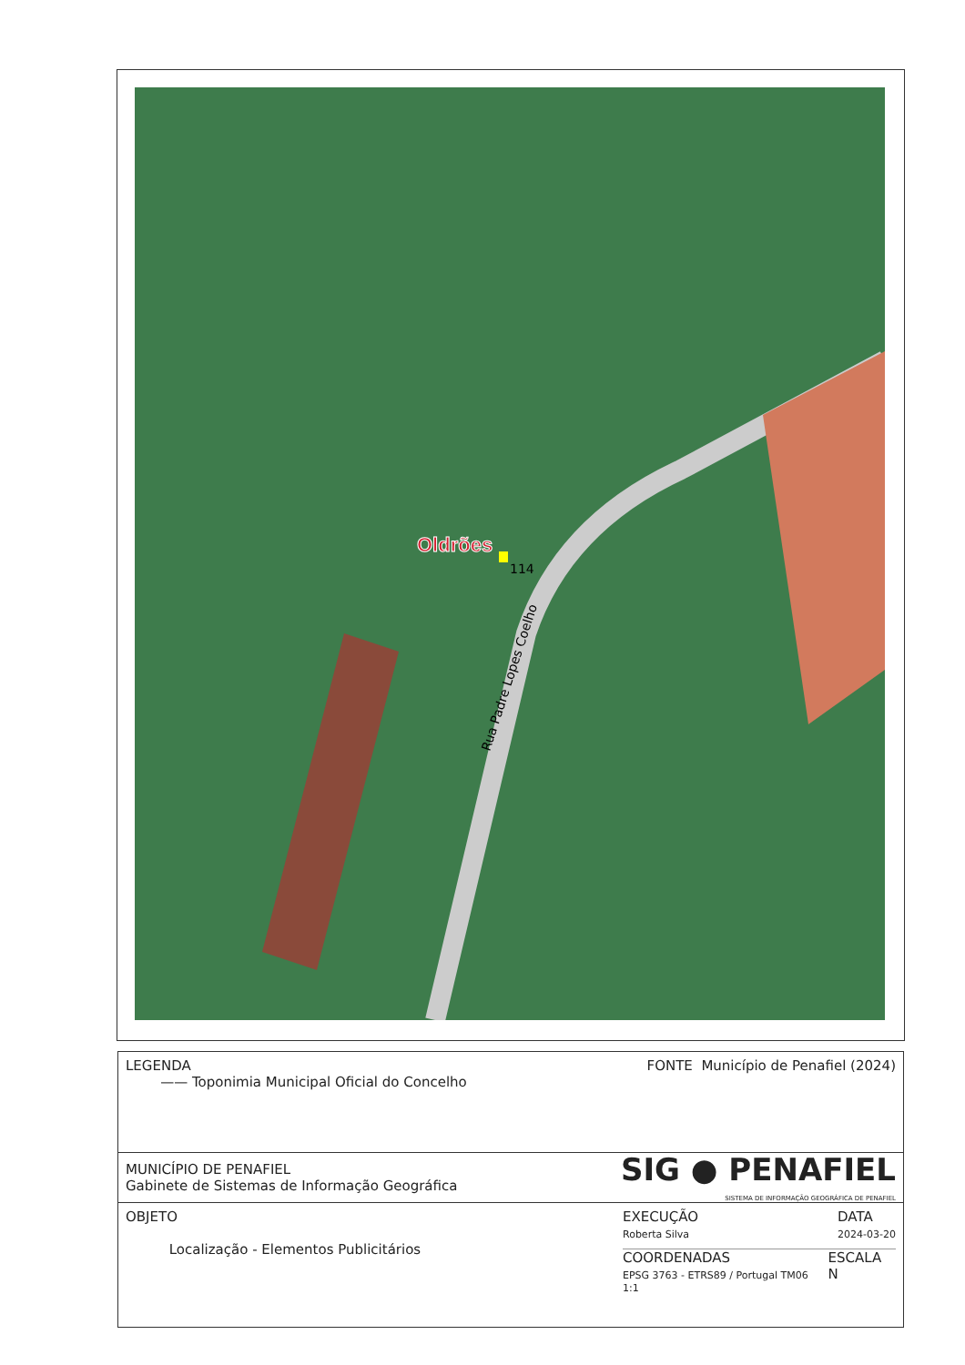Oldrões
114
Rua Padre Lopes Coelho
LEGENDA
—— Toponimia Municipal Oficial do Concelho
FONTE Município de Penafiel (2024)
MUNICÍPIO DE PENAFIEL
Gabinete de Sistemas de Informação Geográfica
SIG ● PENAFIEL
SISTEMA DE INFORMAÇÃO GEOGRÁFICA DE PENAFIEL
OBJETO
Localização - Elementos Publicitários
EXECUÇÃO
Roberta Silva
DATA
2024-03-20
COORDENADAS
EPSG 3763 - ETRS89 / Portugal TM06 <sup>1:1</sup>
ESCALA N